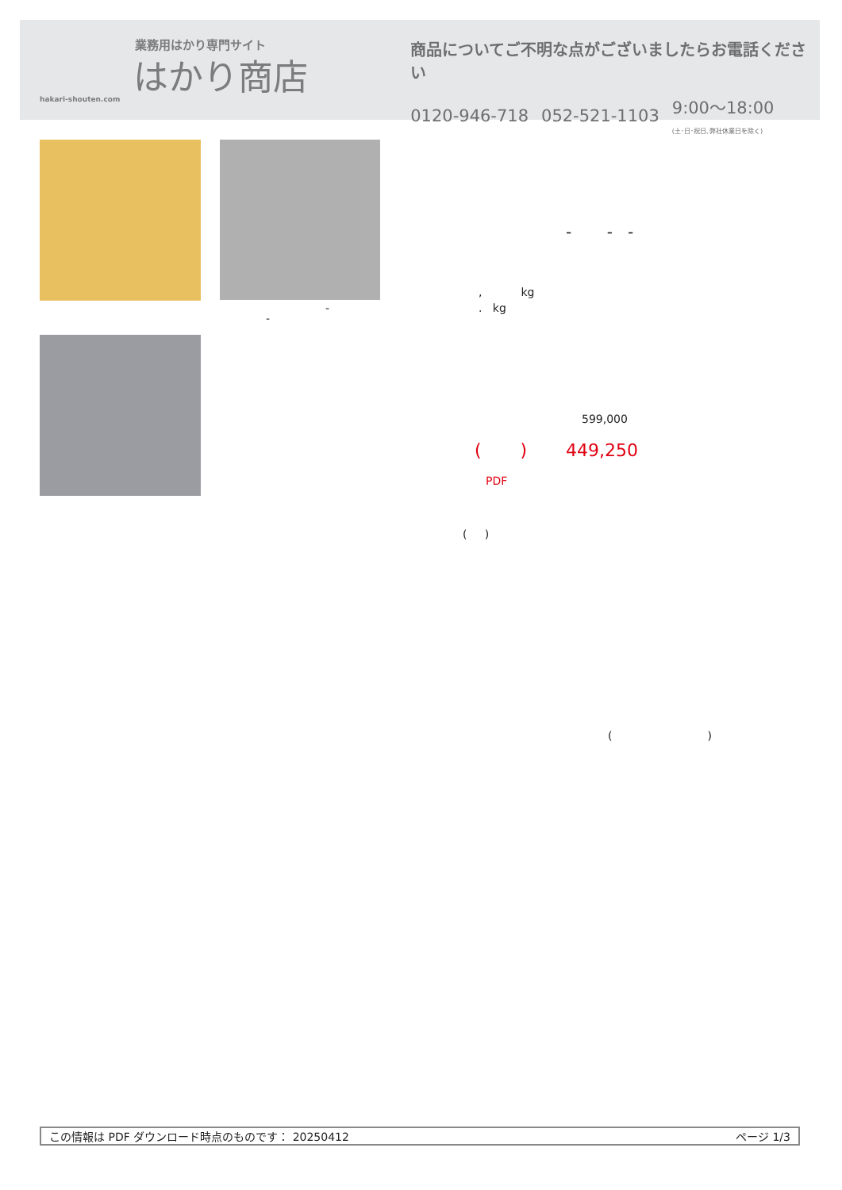業務用はかり専門サイト
はかり商店
hakari-shouten.com
商品についてご不明な点がございましたらお電話ください
0120-946-718 052-521-1103 9:00〜18:00
(土･日･祝日､弊社休業日を除く)
-
-
- - -
, kg
. kg
599,000
( ) 449,250
PDF
( )
( )
この情報は PDF ダウンロード時点のものです： 20250412 ページ 1/3